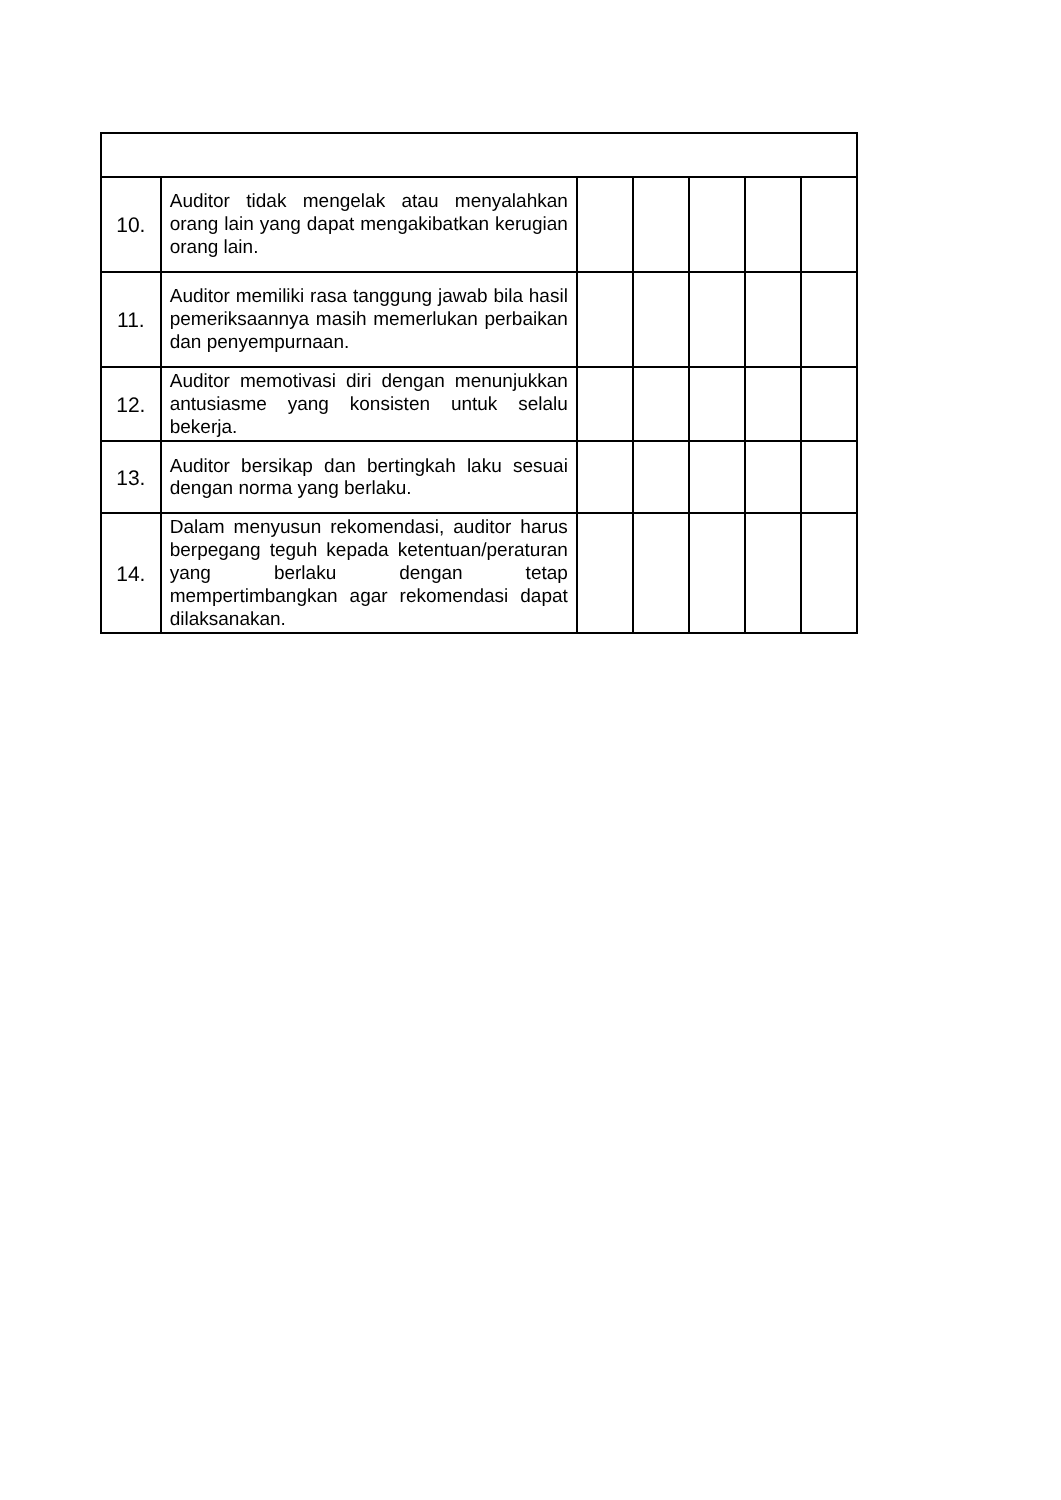| 10. | Auditor tidak mengelak atau menyalahkan orang lain yang dapat mengakibatkan kerugian orang lain. | | | | | |
| 11. | Auditor memiliki rasa tanggung jawab bila hasil pemeriksaannya masih memerlukan perbaikan dan penyempurnaan. | | | | | |
| 12. | Auditor memotivasi diri dengan menunjukkan antusiasme yang konsisten untuk selalu bekerja. | | | | | |
| 13. | Auditor bersikap dan bertingkah laku sesuai dengan norma yang berlaku. | | | | | |
| 14. | Dalam menyusun rekomendasi, auditor harus berpegang teguh kepada ketentuan/peraturan yang berlaku dengan tetap mempertimbangkan agar rekomendasi dapat dilaksanakan. | | | | | |